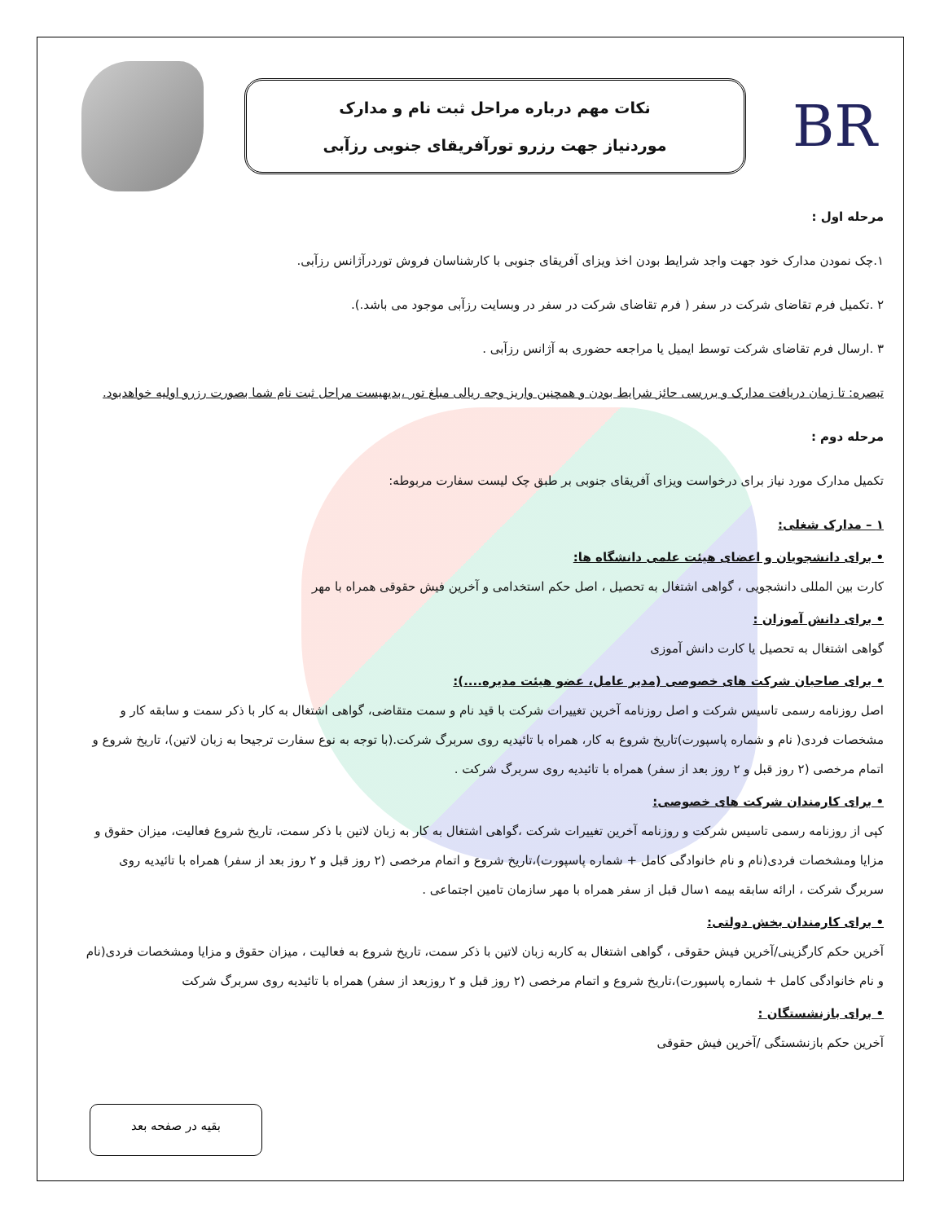BR
نکات مهم درباره مراحل ثبت نام و مدارک
موردنیاز جهت رزرو تورآفریقای جنوبی رزآبی
مرحله اول :
۱.چک نمودن مدارک خود جهت واجد شرایط بودن اخذ ویزای آفریقای جنوبی با کارشناسان فروش توردرآژانس رزآبی.
۲ .تکمیل فرم تقاضای شرکت در سفر ( فرم تقاضای شرکت در سفر در وبسایت رزآبی موجود می باشد.).
۳ .ارسال فرم تقاضای شرکت توسط ایمیل یا مراجعه حضوری به آژانس رزآبی .
تبصره: تا زمان دریافت مدارک و بررسی حائز شرایط بودن و همچنین واریز وجه ریالی مبلغ تور ،بدیهیست مراحل ثبت نام شما بصورت رزرو اولیه خواهدبود.
مرحله دوم :
تکمیل مدارک مورد نیاز برای درخواست ویزای آفریقای جنوبی بر طبق چک لیست سفارت مربوطه:
۱ – مدارک شغلی:
• برای دانشجویان و اعضای هیئت علمی دانشگاه ها:
کارت بین المللی دانشجویی ، گواهی اشتغال به تحصیل ، اصل حکم استخدامی و آخرین فیش حقوقی همراه با مهر
• برای دانش آموزان :
گواهی اشتغال به تحصیل یا کارت دانش آموزی
• برای صاحبان شرکت های خصوصی (مدیر عامل، عضو هیئت مدیره....):
اصل روزنامه رسمی تاسیس شرکت و اصل روزنامه آخرین تغییرات شرکت با قید نام و سمت متقاضی، گواهی اشتغال به کار با ذکر سمت و سابقه کار و مشخصات فردی( نام و شماره پاسپورت)تاریخ شروع به کار، همراه با تائیدیه روی سربرگ شرکت.(با توجه به نوع سفارت ترجیحا به زبان لاتین)، تاریخ شروع و اتمام مرخصی (۲ روز قبل و ۲ روز بعد از سفر) همراه با تائیدیه روی سربرگ شرکت .
• برای کارمندان شرکت های خصوصی:
کپی از روزنامه رسمی تاسیس شرکت و روزنامه آخرین تغییرات شرکت ،گواهی اشتغال به کار به زبان لاتین با ذکر سمت، تاریخ شروع فعالیت، میزان حقوق و مزایا ومشخصات فردی(نام و نام خانوادگی کامل + شماره پاسپورت)،تاریخ شروع و اتمام مرخصی (۲ روز قبل و ۲ روز بعد از سفر) همراه با تائیدیه روی سربرگ شرکت ، ارائه سابقه بیمه ۱سال قبل از سفر همراه با مهر سازمان تامین اجتماعی .
• برای کارمندان بخش دولتی:
آخرین حکم کارگزینی/آخرین فیش حقوقی ، گواهی اشتغال به کاربه زبان لاتین با ذکر سمت، تاریخ شروع به فعالیت ، میزان حقوق و مزایا ومشخصات فردی(نام و نام خانوادگی کامل + شماره پاسپورت)،تاریخ شروع و اتمام مرخصی (۲ روز قبل و ۲ روزبعد از سفر) همراه با تائیدیه روی سربرگ شرکت
• برای بازنشستگان :
آخرین حکم بازنشستگی /آخرین فیش حقوقی
بقیه در صفحه بعد